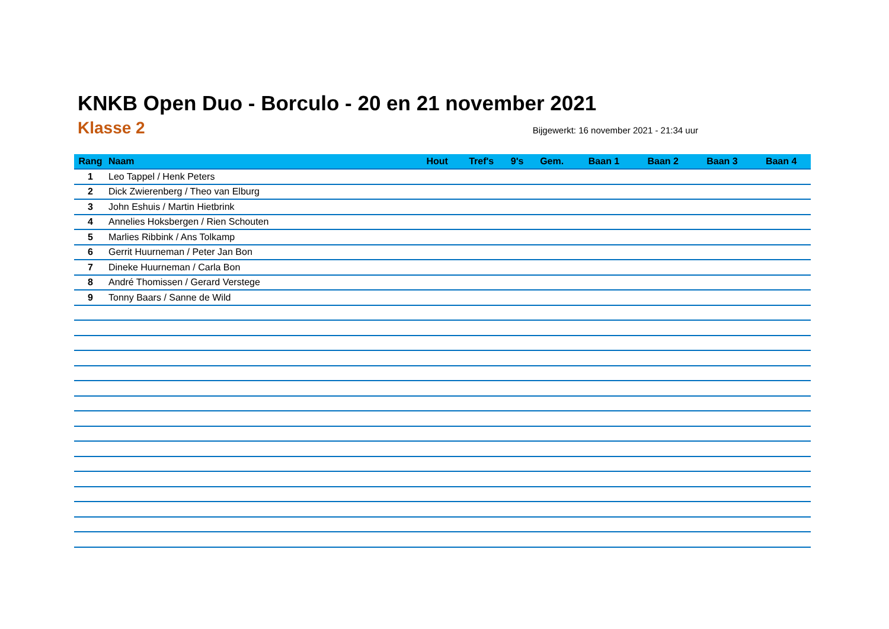KNKB Open Duo - Borculo - 20 en 21 november 2021
Klasse 2
Bijgewerkt: 16 november 2021 - 21:34 uur
| Rang | Naam | Hout | Tref's | 9's | Gem. | Baan 1 | Baan 2 | Baan 3 | Baan 4 |
| --- | --- | --- | --- | --- | --- | --- | --- | --- | --- |
| 1 | Leo Tappel / Henk Peters | | | | | | | | |
| 2 | Dick Zwierenberg / Theo van Elburg | | | | | | | | |
| 3 | John Eshuis / Martin Hietbrink | | | | | | | | |
| 4 | Annelies Hoksbergen / Rien Schouten | | | | | | | | |
| 5 | Marlies Ribbink / Ans Tolkamp | | | | | | | | |
| 6 | Gerrit Huurneman / Peter Jan Bon | | | | | | | | |
| 7 | Dineke Huurneman / Carla Bon | | | | | | | | |
| 8 | André Thomissen / Gerard Verstege | | | | | | | | |
| 9 | Tonny Baars / Sanne de Wild | | | | | | | | |